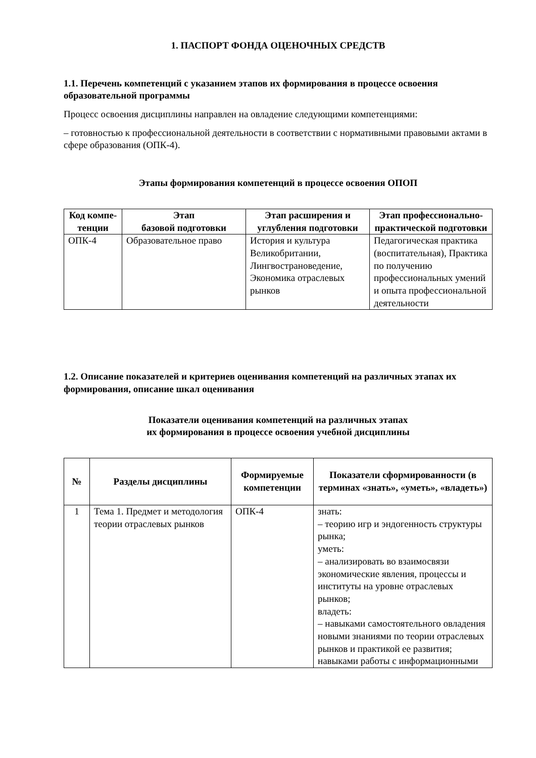1. ПАСПОРТ ФОНДА ОЦЕНОЧНЫХ СРЕДСТВ
1.1. Перечень компетенций с указанием этапов их формирования в процессе освоения образовательной программы
Процесс освоения дисциплины направлен на овладение следующими компетенциями:
– готовностью к профессиональной деятельности в соответствии с нормативными правовыми актами в сфере образования (ОПК-4).
Этапы формирования компетенций в процессе освоения ОПОП
| Код компе-тенции | Этап базовой подготовки | Этап расширения и углубления подготовки | Этап профессионально-практической подготовки |
| --- | --- | --- | --- |
| ОПК-4 | Образовательное право | История и культура Великобритании, Лингвострановедение, Экономика отраслевых рынков | Педагогическая практика (воспитательная), Практика по получению профессиональных умений и опыта профессиональной деятельности |
1.2. Описание показателей и критериев оценивания компетенций на различных этапах их формирования, описание шкал оценивания
Показатели оценивания компетенций на различных этапах
их формирования в процессе освоения учебной дисциплины
| № | Разделы дисциплины | Формируемые компетенции | Показатели сформированности (в терминах «знать», «уметь», «владеть») |
| --- | --- | --- | --- |
| 1 | Тема 1. Предмет и методология теории отраслевых рынков | ОПК-4 | знать: – теорию игр и эндогенность структуры рынка; уметь: – анализировать во взаимосвязи экономические явления, процессы и институты на уровне отраслевых рынков; владеть: – навыками самостоятельного овладения новыми знаниями по теории отраслевых рынков и практикой ее развития; навыками работы с информационными |